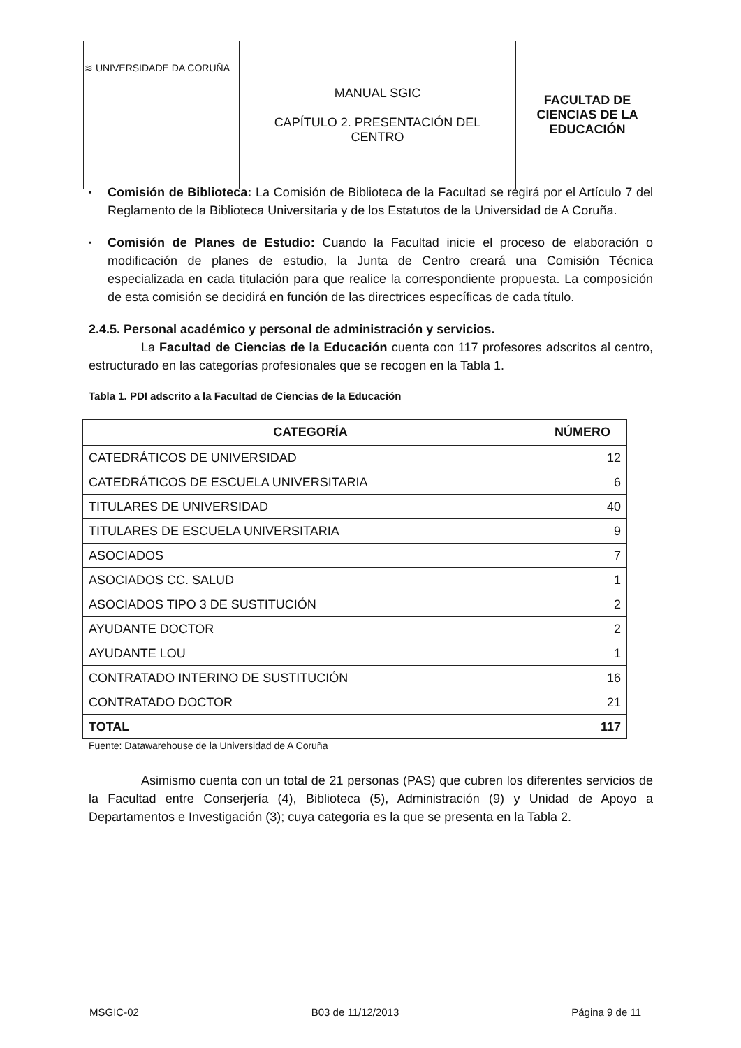| ≋ UNIVERSIDADE DA CORUÑA | MANUAL SGIC CAPÍTULO 2. PRESENTACIÓN DEL CENTRO | FACULTAD DE CIENCIAS DE LA EDUCACIÓN |
▪
Comisión de Biblioteca: La Comisión de Biblioteca de la Facultad se regirá por el Artículo 7 del Reglamento de la Biblioteca Universitaria y de los Estatutos de la Universidad de A Coruña.
▪
Comisión de Planes de Estudio: Cuando la Facultad inicie el proceso de elaboración o modificación de planes de estudio, la Junta de Centro creará una Comisión Técnica especializada en cada titulación para que realice la correspondiente propuesta. La composición de esta comisión se decidirá en función de las directrices específicas de cada título.
2.4.5. Personal académico y personal de administración y servicios.
La Facultad de Ciencias de la Educación cuenta con 117 profesores adscritos al centro, estructurado en las categorías profesionales que se recogen en la Tabla 1.
Tabla 1. PDI adscrito a la Facultad de Ciencias de la Educación
| CATEGORÍA | NÚMERO |
| --- | --- |
| CATEDRÁTICOS DE UNIVERSIDAD | 12 |
| CATEDRÁTICOS DE ESCUELA UNIVERSITARIA | 6 |
| TITULARES DE UNIVERSIDAD | 40 |
| TITULARES DE ESCUELA UNIVERSITARIA | 9 |
| ASOCIADOS | 7 |
| ASOCIADOS CC. SALUD | 1 |
| ASOCIADOS TIPO 3 DE SUSTITUCIÓN | 2 |
| AYUDANTE DOCTOR | 2 |
| AYUDANTE LOU | 1 |
| CONTRATADO INTERINO DE SUSTITUCIÓN | 16 |
| CONTRATADO DOCTOR | 21 |
| TOTAL | 117 |
Fuente: Datawarehouse de la Universidad de A Coruña
Asimismo cuenta con un total de 21 personas (PAS) que cubren los diferentes servicios de la Facultad entre Conserjería (4), Biblioteca (5), Administración (9) y Unidad de Apoyo a Departamentos e Investigación (3); cuya categoria es la que se presenta en la Tabla 2.
MSGIC-02 B03 de 11/12/2013 Página 9 de 11